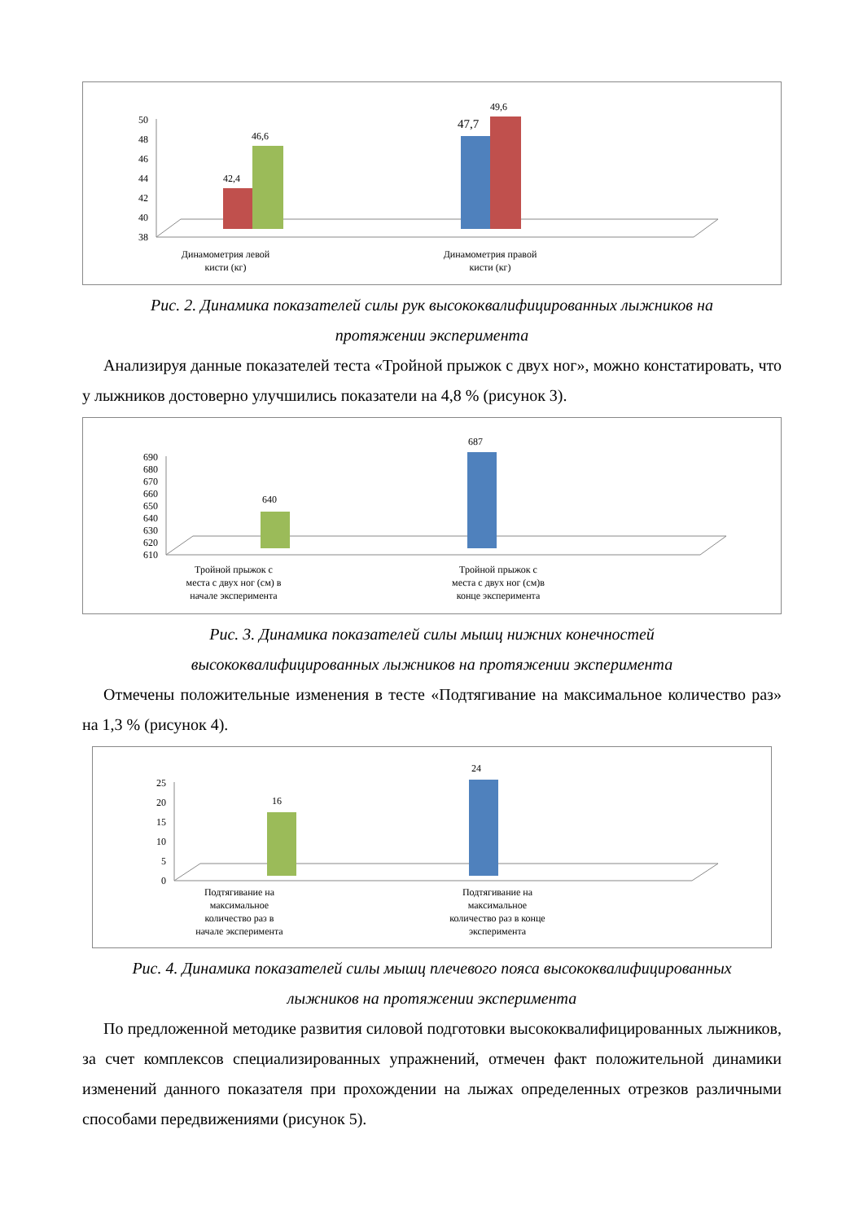50
48
46
44
42
40
38
42,4
46,6
47,7
49,6
Динамометрия левой
кисти (кг)
Динамометрия правой
кисти (кг)
Рис. 2. Динамика показателей силы рук высококвалифицированных лыжников на
протяжении эксперимента
Анализируя данные показателей теста «Тройной прыжок с двух ног», можно констатировать, что у лыжников достоверно улучшились показатели на 4,8 % (рисунок 3).
690
680
670
660
650
640
630
620
610
640
687
Тройной прыжок с
места с двух ног (см) в
начале эксперимента
Тройной прыжок с
места с двух ног (см)в
конце эксперимента
Рис. 3. Динамика показателей силы мышц нижних конечностей
высококвалифицированных лыжников на протяжении эксперимента
Отмечены положительные изменения в тесте «Подтягивание на максимальное количество раз» на 1,3 % (рисунок 4).
25
20
15
10
5
0
16
24
Подтягивание на
максимальное
количество раз в
начале эксперимента
Подтягивание на
максимальное
количество раз в конце
эксперимента
Рис. 4. Динамика показателей силы мышц плечевого пояса высококвалифицированных
лыжников на протяжении эксперимента
По предложенной методике развития силовой подготовки высококвалифицированных лыжников, за счет комплексов специализированных упражнений, отмечен факт положительной динамики изменений данного показателя при прохождении на лыжах определенных отрезков различными способами передвижениями (рисунок 5).